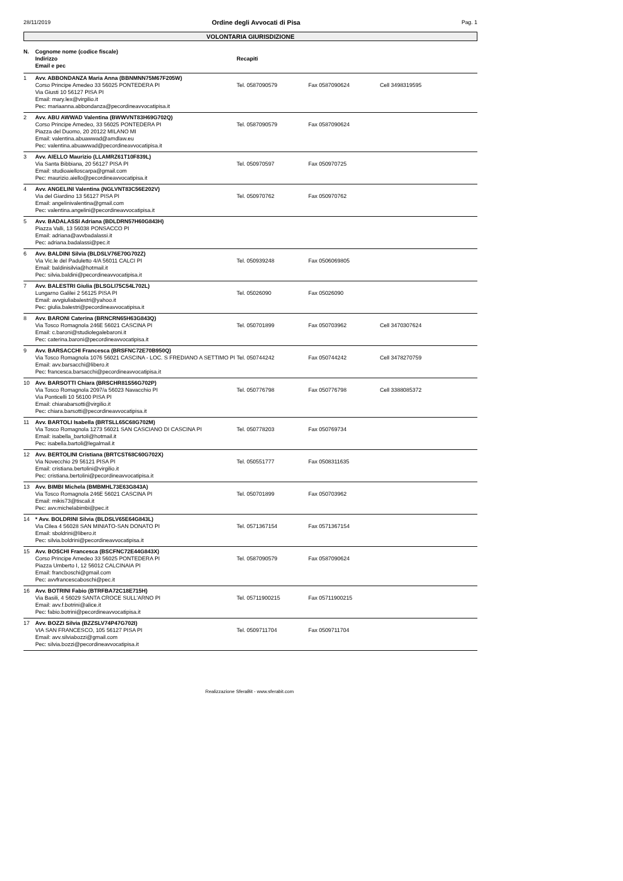28/11/2019 Ordine degli Avvocati di Pisa Pag. 1
VOLONTARIA GIURISDIZIONE
| N. | Cognome nome (codice fiscale) Indirizzo Email e pec | Recapiti | | |
| --- | --- | --- | --- | --- |
| 1 | Avv. ABBONDANZA Maria Anna (BBNMNN75M67F205W) Corso Principe Amedeo 33 56025 PONTEDERA PI Via Giusti 10 56127 PISA PI Email: mary.lex@virgilio.it Pec: mariaanna.abbondanza@pecordineavvocatipisa.it | Tel. 0587090579 | Fax 0587090624 | Cell 3498319595 |
| 2 | Avv. ABU AWWAD Valentina (BWWVNT83H69G702Q) Corso Principe Amedeo, 33 56025 PONTEDERA PI Piazza del Duomo, 20 20122 MILANO MI Email: valentina.abuawwad@amdlaw.eu Pec: valentina.abuawwad@pecordineavvocatipisa.it | Tel. 0587090579 | Fax 0587090624 | |
| 3 | Avv. AIELLO Maurizio (LLAMRZ61T10F839L) Via Santa Bibbiana, 20 56127 PISA PI Email: studioaielloscarpa@gmail.com Pec: maurizio.aiello@pecordineavvocatipisa.it | Tel. 050970597 | Fax 050970725 | |
| 4 | Avv. ANGELINI Valentina (NGLVNT83C56E202V) Via del Giardino 13 56127 PISA PI Email: angelinivalentina@gmail.com Pec: valentina.angelini@pecordineavvocatipisa.it | Tel. 050970762 | Fax 050970762 | |
| 5 | Avv. BADALASSI Adriana (BDLDRN57H60G843H) Piazza Valli, 13 56038 PONSACCO PI Email: adriana@avvbadalassi.it Pec: adriana.badalassi@pec.it | | | |
| 6 | Avv. BALDINI Silvia (BLDSLV76E70G702Z) Via Vic.le del Paduletto 4/A 56011 CALCI PI Email: baldinisilvia@hotmail.it Pec: silvia.baldini@pecordineavvocatipisa.it | Tel. 050939248 | Fax 0506069805 | |
| 7 | Avv. BALESTRI Giulia (BLSGLI75C54L702L) Lungarno Galilei 2 56125 PISA PI Email: avvgiuliabalestri@yahoo.it Pec: giulia.balestri@pecordineavvocatipisa.it | Tel. 05026090 | Fax 05026090 | |
| 8 | Avv. BARONI Caterina (BRNCRN65H63G843Q) Via Tosco Romagnola 246E 56021 CASCINA PI Email: c.baroni@studiolegalebaroni.it Pec: caterina.baroni@pecordineavvocatipisa.it | Tel. 050701899 | Fax 050703962 | Cell 3470307624 |
| 9 | Avv. BARSACCHI Francesca (BRSFNC72E70B950Q) Via Tosco Romagnola 1076 56021 CASCINA - LOC. S FREDIANO A SETTIMO PI Email: avv.barsacchi@libero.it Pec: francesca.barsacchi@pecordineavvocatipisa.it | Tel. 050744242 | Fax 050744242 | Cell 3478270759 |
| 10 | Avv. BARSOTTI Chiara (BRSCHR81S56G702P) Via Tosco Romagnola 2097/a 56023 Navacchio PI Via Ponticelli 10 56100 PISA PI Email: chiarabarsotti@virgilio.it Pec: chiara.barsotti@pecordineavvocatipisa.it | Tel. 050776798 | Fax 050776798 | Cell 3388085372 |
| 11 | Avv. BARTOLI Isabella (BRTSLL65C68G702M) Via Tosco Romagnola 1273 56021 SAN CASCIANO DI CASCINA PI Email: isabella_bartoli@hotmail.it Pec: isabella.bartoli@legalmail.it | Tel. 050778203 | Fax 050769734 | |
| 12 | Avv. BERTOLINI Cristiana (BRTCST68C60G702X) Via Novecchio 29 56121 PISA PI Email: cristiana.bertolini@virgilio.it Pec: cristiana.bertolini@pecordineavvocatipisa.it | Tel. 050551777 | Fax 0508311635 | |
| 13 | Avv. BIMBI Michela (BMBMHL73E63G843A) Via Tosco Romagnola 246E 56021 CASCINA PI Email: mikis73@tiscali.it Pec: avv.michelabimbi@pec.it | Tel. 050701899 | Fax 050703962 | |
| 14 | * Avv. BOLDRINI Silvia (BLDSLV65E64G843L) Via Cilea 4 56028 SAN MINIATO-SAN DONATO PI Email: sboldrini@libero.it Pec: silvia.boldrini@pecordineavvocatipisa.it | Tel. 0571367154 | Fax 0571367154 | |
| 15 | Avv. BOSCHI Francesca (BSCFNC72E44G843X) Corso Principe Amedeo 33 56025 PONTEDERA PI Piazza Umberto I, 12 56012 CALCINAIA PI Email: francboschi@gmail.com Pec: avvfrancescaboschi@pec.it | Tel. 0587090579 | Fax 0587090624 | |
| 16 | Avv. BOTRINI Fabio (BTRFBA72C18E715H) Via Basili, 4 56029 SANTA CROCE SULL'ARNO PI Email: avv.f.botrini@alice.it Pec: fabio.botrini@pecordineavvocatipisa.it | Tel. 05711900215 | Fax 05711900215 | |
| 17 | Avv. BOZZI Silvia (BZZSLV74P47G702I) VIA SAN FRANCESCO, 105 56127 PISA PI Email: avv.silviabozzi@gmail.com Pec: silvia.bozzi@pecordineavvocatipisa.it | Tel. 0509711704 | Fax 0509711704 | |
Realizzazione SferaBit - www.sferabit.com